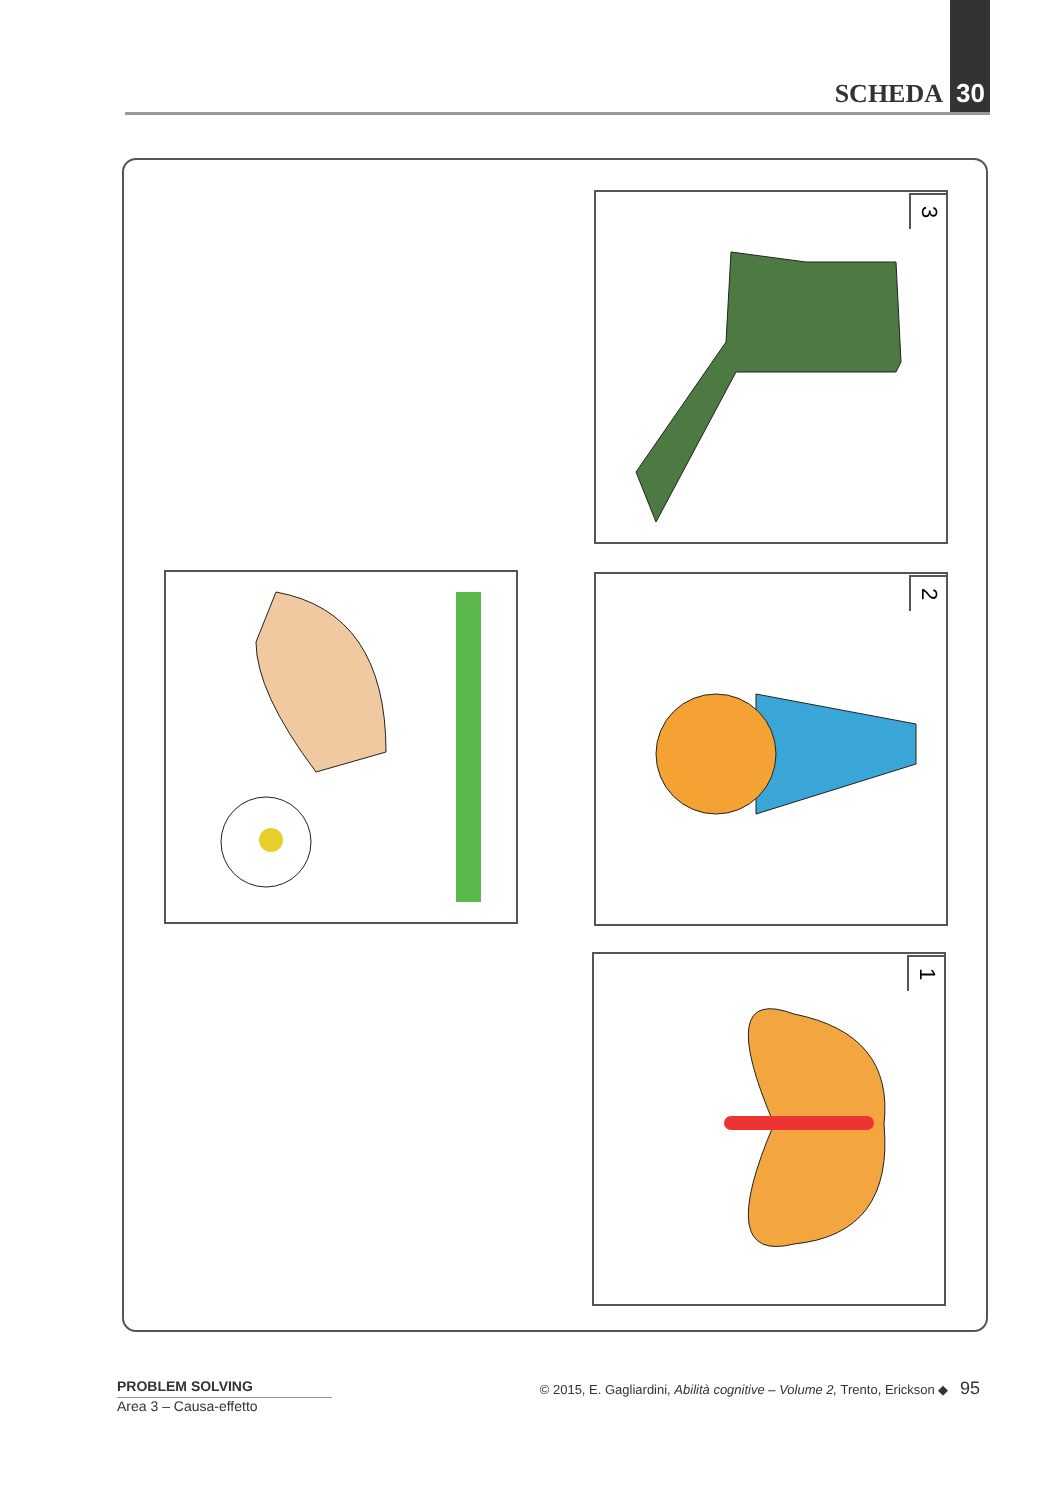SCHEDA 30
3
2
1
PROBLEM SOLVING
Area 3 – Causa-effetto
© 2015, E. Gagliardini, Abilità cognitive – Volume 2, Trento, Erickson ◆ 95